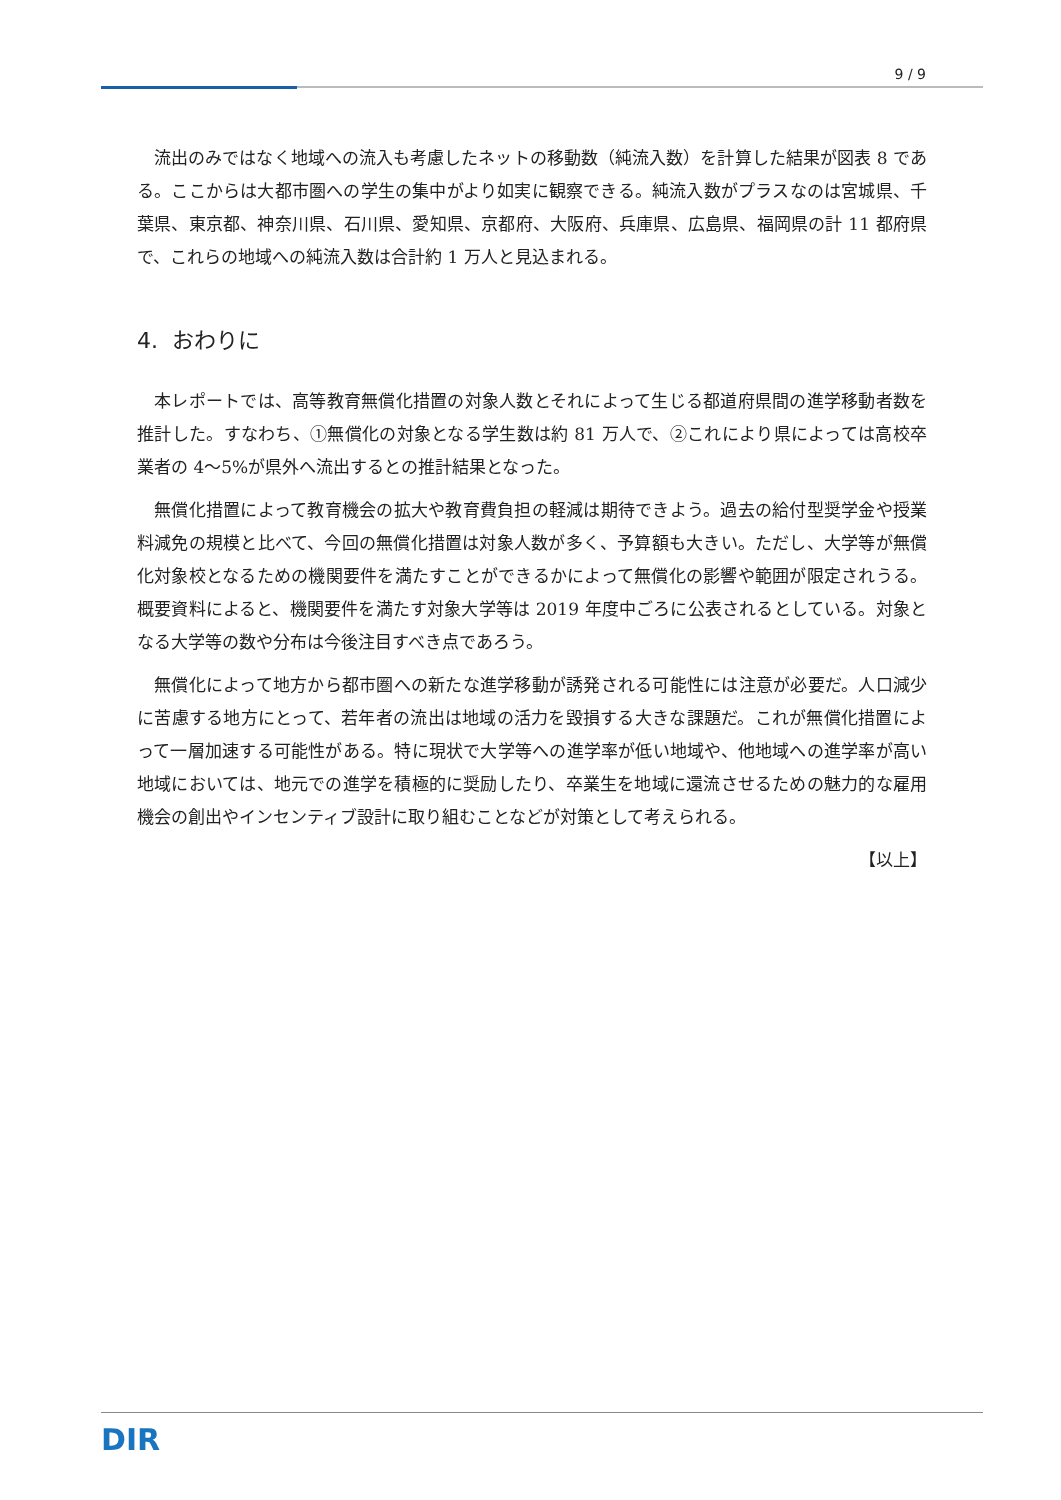9 / 9
流出のみではなく地域への流入も考慮したネットの移動数（純流入数）を計算した結果が図表 8 である。ここからは大都市圏への学生の集中がより如実に観察できる。純流入数がプラスなのは宮城県、千葉県、東京都、神奈川県、石川県、愛知県、京都府、大阪府、兵庫県、広島県、福岡県の計 11 都府県で、これらの地域への純流入数は合計約 1 万人と見込まれる。
4. おわりに
本レポートでは、高等教育無償化措置の対象人数とそれによって生じる都道府県間の進学移動者数を推計した。すなわち、①無償化の対象となる学生数は約 81 万人で、②これにより県によっては高校卒業者の 4～5%が県外へ流出するとの推計結果となった。
無償化措置によって教育機会の拡大や教育費負担の軽減は期待できよう。過去の給付型奨学金や授業料減免の規模と比べて、今回の無償化措置は対象人数が多く、予算額も大きい。ただし、大学等が無償化対象校となるための機関要件を満たすことができるかによって無償化の影響や範囲が限定されうる。概要資料によると、機関要件を満たす対象大学等は 2019 年度中ごろに公表されるとしている。対象となる大学等の数や分布は今後注目すべき点であろう。
無償化によって地方から都市圏への新たな進学移動が誘発される可能性には注意が必要だ。人口減少に苦慮する地方にとって、若年者の流出は地域の活力を毀損する大きな課題だ。これが無償化措置によって一層加速する可能性がある。特に現状で大学等への進学率が低い地域や、他地域への進学率が高い地域においては、地元での進学を積極的に奨励したり、卒業生を地域に還流させるための魅力的な雇用機会の創出やインセンティブ設計に取り組むことなどが対策として考えられる。
【以上】
DIR